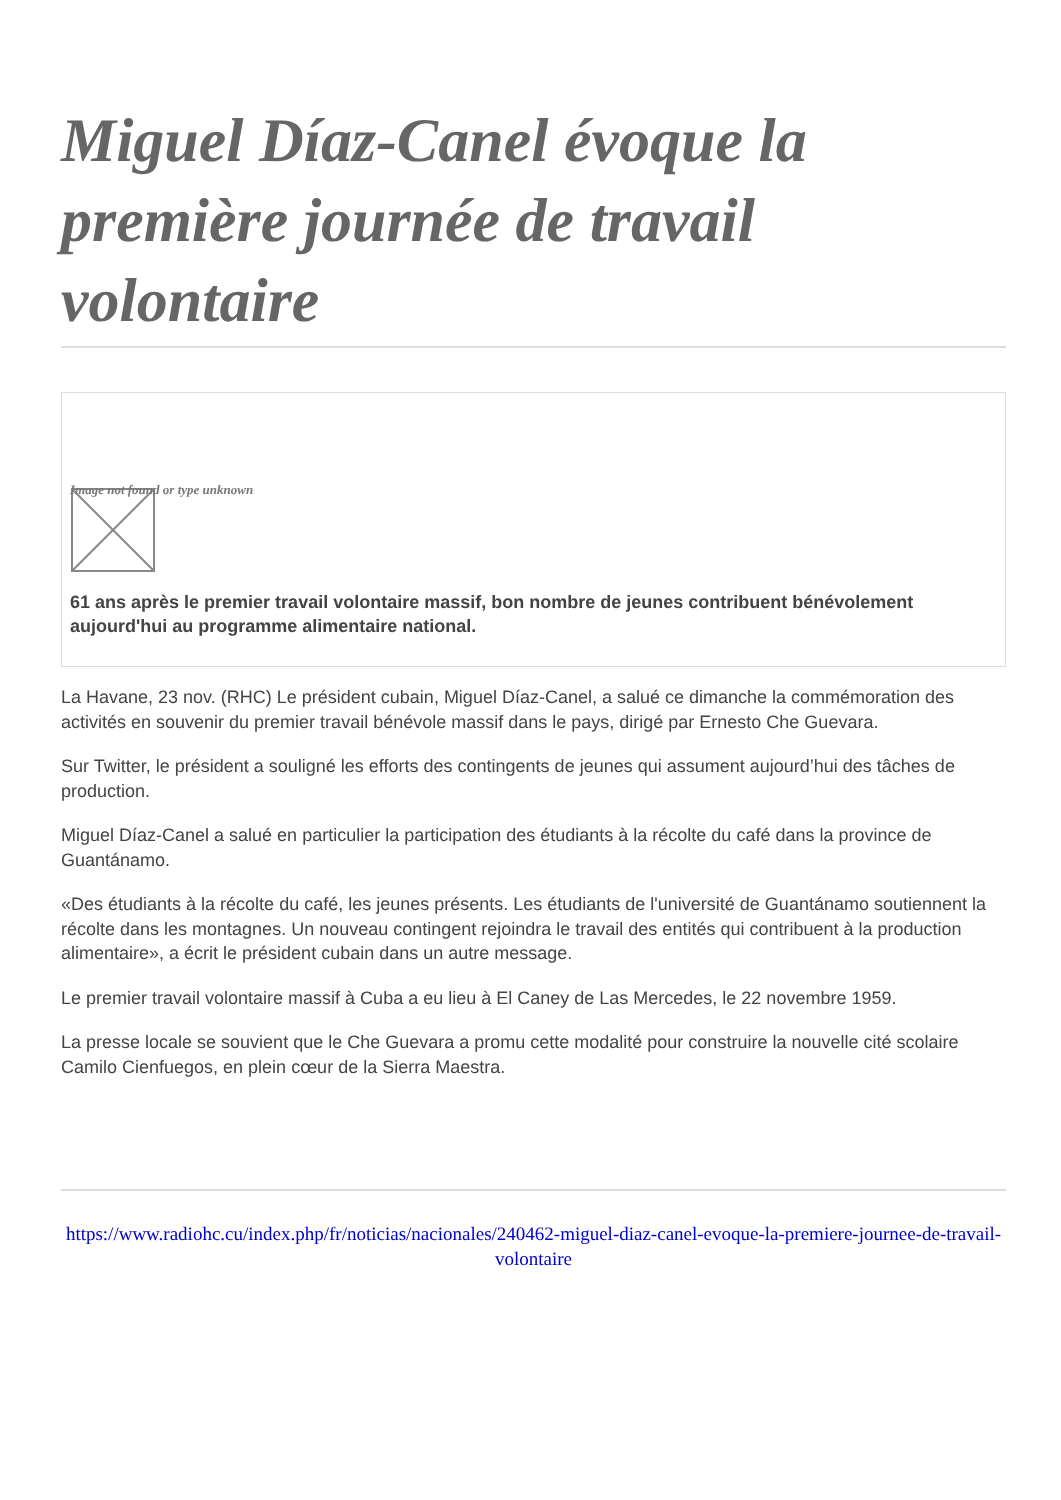Miguel Díaz-Canel évoque la première journée de travail volontaire
Image not found or type unknown
61 ans après le premier travail volontaire massif, bon nombre de jeunes contribuent bénévolement aujourd'hui au programme alimentaire national.
La Havane, 23 nov. (RHC) Le président cubain, Miguel Díaz-Canel, a salué ce dimanche la commémoration des activités en souvenir du premier travail bénévole massif dans le pays, dirigé par Ernesto Che Guevara.
Sur Twitter, le président a souligné les efforts des contingents de jeunes qui assument aujourd’hui des tâches de production.
Miguel Díaz-Canel a salué en particulier la participation des étudiants à la récolte du café dans la province de Guantánamo.
«Des étudiants à la récolte du café, les jeunes présents. Les étudiants de l'université de Guantánamo soutiennent la récolte dans les montagnes. Un nouveau contingent rejoindra le travail des entités qui contribuent à la production alimentaire», a écrit le président cubain dans un autre message.
Le premier travail volontaire massif à Cuba a eu lieu à El Caney de Las Mercedes, le 22 novembre 1959.
La presse locale se souvient que le Che Guevara a promu cette modalité pour construire la nouvelle cité scolaire Camilo Cienfuegos, en plein cœur de la Sierra Maestra.
https://www.radiohc.cu/index.php/fr/noticias/nacionales/240462-miguel-diaz-canel-evoque-la-premiere-journee-de-travail-volontaire